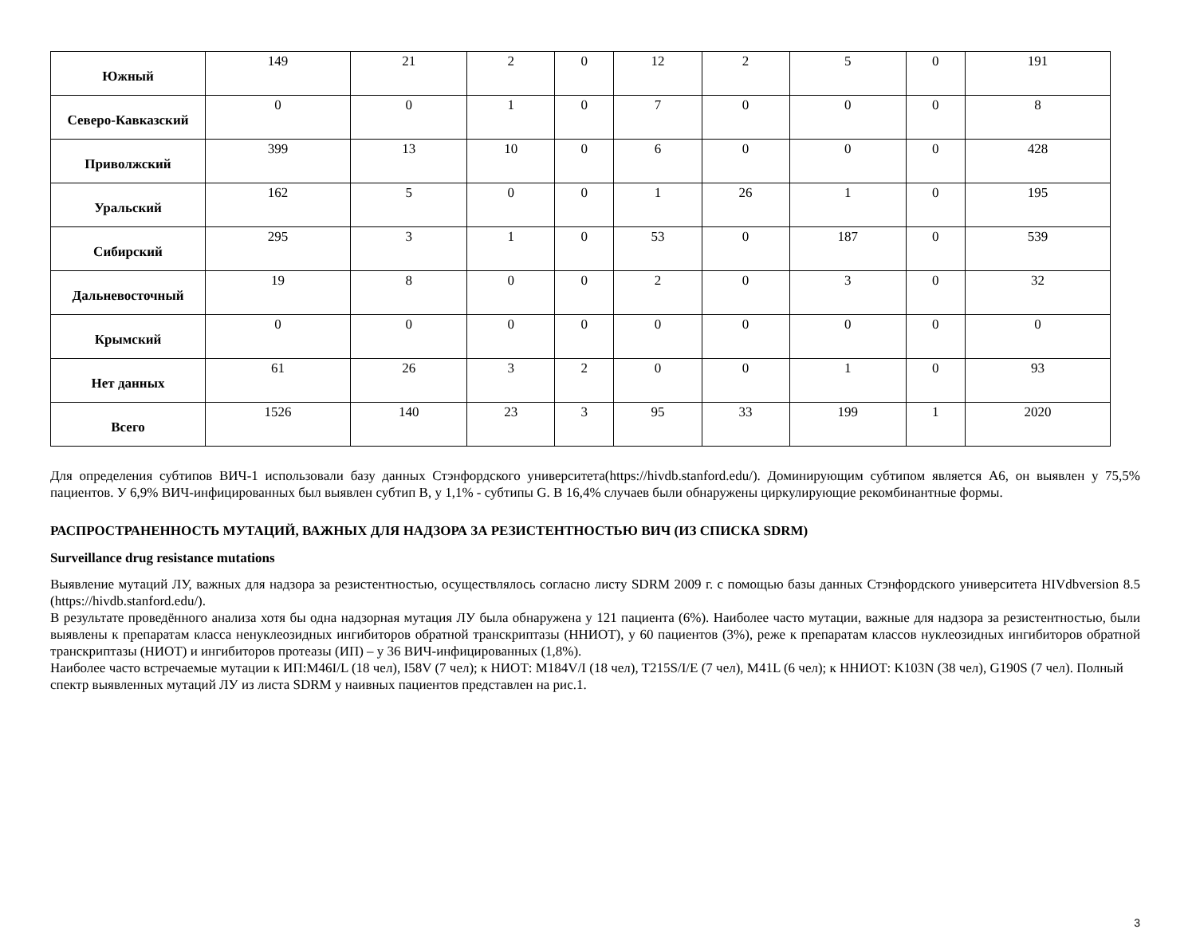| Южный | 149 | 21 | 2 | 0 | 12 | 2 | 5 | 0 | 191 |
| Северо-Кавказский | 0 | 0 | 1 | 0 | 7 | 0 | 0 | 0 | 8 |
| Приволжский | 399 | 13 | 10 | 0 | 6 | 0 | 0 | 0 | 428 |
| Уральский | 162 | 5 | 0 | 0 | 1 | 26 | 1 | 0 | 195 |
| Сибирский | 295 | 3 | 1 | 0 | 53 | 0 | 187 | 0 | 539 |
| Дальневосточный | 19 | 8 | 0 | 0 | 2 | 0 | 3 | 0 | 32 |
| Крымский | 0 | 0 | 0 | 0 | 0 | 0 | 0 | 0 | 0 |
| Нет данных | 61 | 26 | 3 | 2 | 0 | 0 | 1 | 0 | 93 |
| Всего | 1526 | 140 | 23 | 3 | 95 | 33 | 199 | 1 | 2020 |
Для определения субтипов ВИЧ-1 использовали базу данных Стэнфордского университета(https://hivdb.stanford.edu/). Доминирующим субтипом является А6, он выявлен у 75,5% пациентов. У 6,9% ВИЧ-инфицированных был выявлен субтип В, у 1,1% - субтипы G. В 16,4% случаев были обнаружены циркулирующие рекомбинантные формы.
РАСПРОСТРАНЕННОСТЬ МУТАЦИЙ, ВАЖНЫХ ДЛЯ НАДЗОРА ЗА РЕЗИСТЕНТНОСТЬЮ ВИЧ (ИЗ СПИСКА SDRM)
Surveillance drug resistance mutations
Выявление мутаций ЛУ, важных для надзора за резистентностью, осуществлялось согласно листу SDRM 2009 г. с помощью базы данных Стэнфордского университета HIVdbversion 8.5 (https://hivdb.stanford.edu/).
В результате проведённого анализа хотя бы одна надзорная мутация ЛУ была обнаружена у 121 пациента (6%). Наиболее часто мутации, важные для надзора за резистентностью, были выявлены к препаратам класса ненуклеозидных ингибиторов обратной транскриптазы (ННИОТ), у 60 пациентов (3%), реже к препаратам классов нуклеозидных ингибиторов обратной транскриптазы (НИОТ) и ингибиторов протеазы (ИП) – у 36 ВИЧ-инфицированных (1,8%).
Наиболее часто встречаемые мутации к ИП:M46I/L (18 чел), I58V (7 чел); к НИОТ: M184V/I (18 чел), T215S/I/E (7 чел), M41L (6 чел); к ННИОТ: K103N (38 чел), G190S (7 чел). Полный спектр выявленных мутаций ЛУ из листа SDRM у наивных пациентов представлен на рис.1.
3